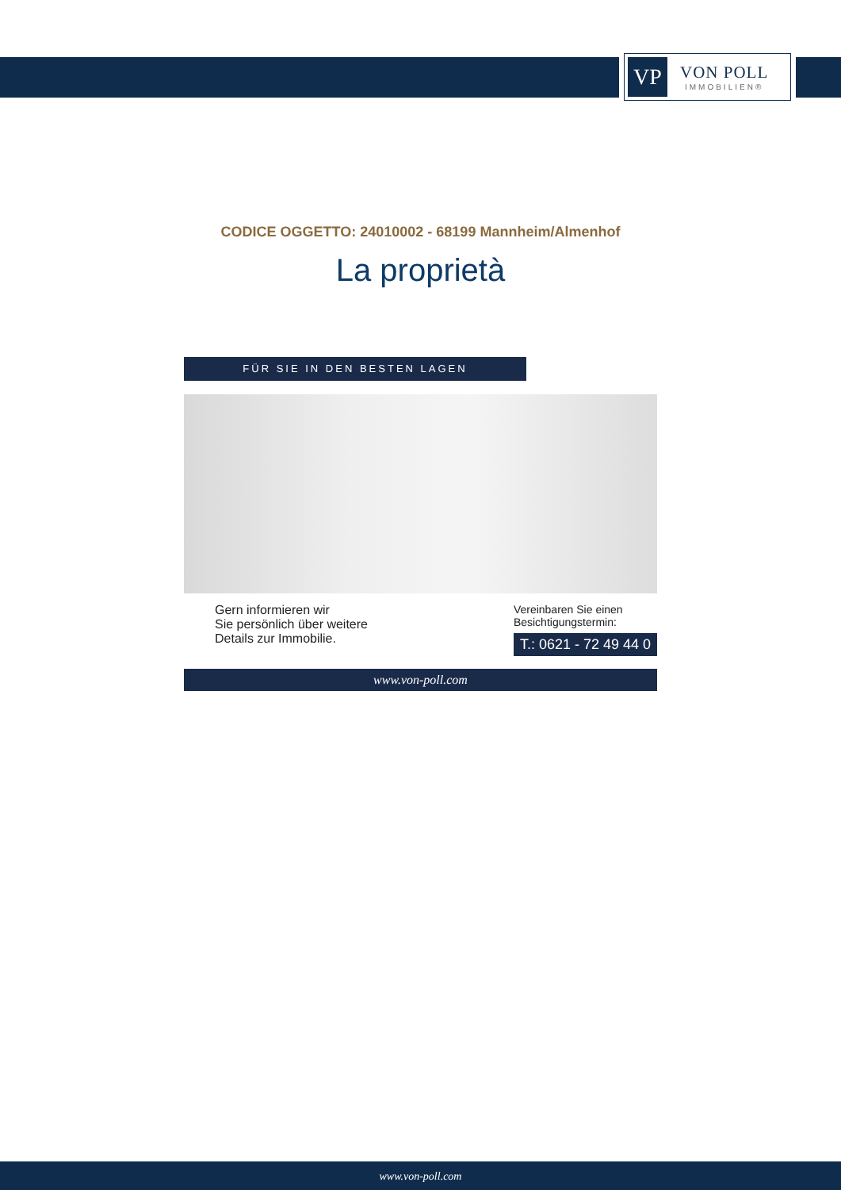VP
VON POLL
IMMOBILIEN®
CODICE OGGETTO: 24010002 - 68199 Mannheim/Almenhof
La proprietà
FÜR SIE IN DEN BESTEN LAGEN
Gern informieren wir
Sie persönlich über weitere
Details zur Immobilie.
Vereinbaren Sie einen
Besichtigungstermin:
T.: 0621 - 72 49 44 0
www.von-poll.com
www.von-poll.com